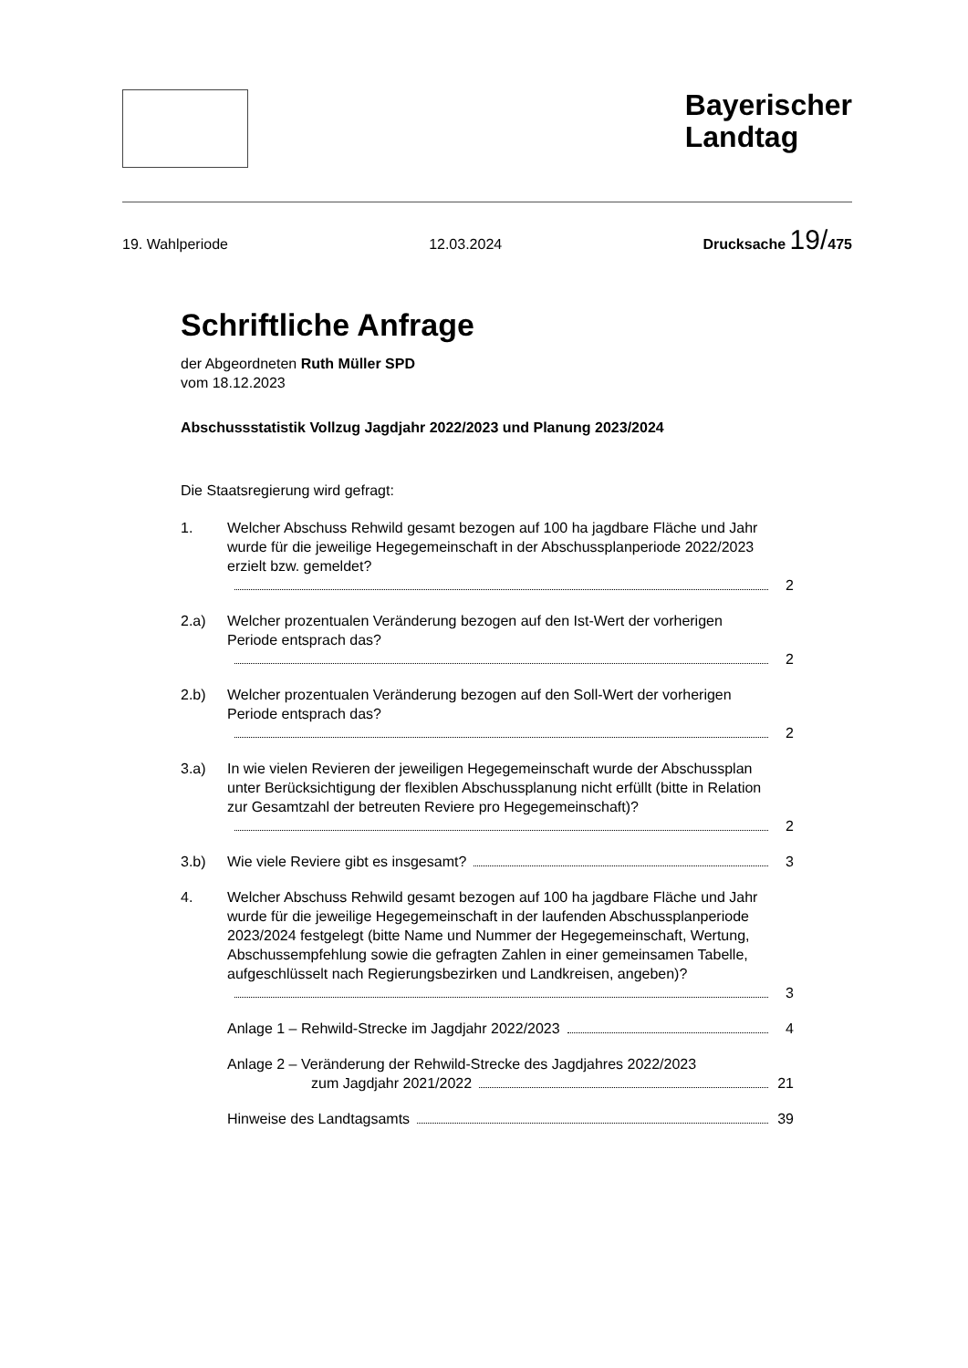Bayerischer
Landtag
19. Wahlperiode 12.03.2024 Drucksache 19/475
Schriftliche Anfrage
der Abgeordneten Ruth Müller SPD
vom 18.12.2023
Abschussstatistik Vollzug Jagdjahr 2022/2023 und Planung 2023/2024
Die Staatsregierung wird gefragt:
1. Welcher Abschuss Rehwild gesamt bezogen auf 100 ha jagdbare Fläche und Jahr wurde für die jeweilige Hegegemeinschaft in der Abschussplanperiode 2022/2023 erzielt bzw. gemeldet?
2
2.a) Welcher prozentualen Veränderung bezogen auf den Ist-Wert der vorherigen Periode entsprach das?
2
2.b) Welcher prozentualen Veränderung bezogen auf den Soll-Wert der vorherigen Periode entsprach das?
2
3.a) In wie vielen Revieren der jeweiligen Hegegemeinschaft wurde der Abschussplan unter Berücksichtigung der flexiblen Abschussplanung nicht erfüllt (bitte in Relation zur Gesamtzahl der betreuten Reviere pro Hegegemeinschaft)?
2
3.b) Wie viele Reviere gibt es insgesamt? 3
4. Welcher Abschuss Rehwild gesamt bezogen auf 100 ha jagdbare Fläche und Jahr wurde für die jeweilige Hegegemeinschaft in der laufenden Abschussplanperiode 2023/2024 festgelegt (bitte Name und Nummer der Hegegemeinschaft, Wertung, Abschussempfehlung sowie die gefragten Zahlen in einer gemeinsamen Tabelle, aufgeschlüsselt nach Regierungsbezirken und Landkreisen, angeben)?
3
Anlage 1 – Rehwild-Strecke im Jagdjahr 2022/2023 4
Anlage 2 – Veränderung der Rehwild-Strecke des Jagdjahres 2022/2023
zum Jagdjahr 2021/2022 21
Hinweise des Landtagsamts 39